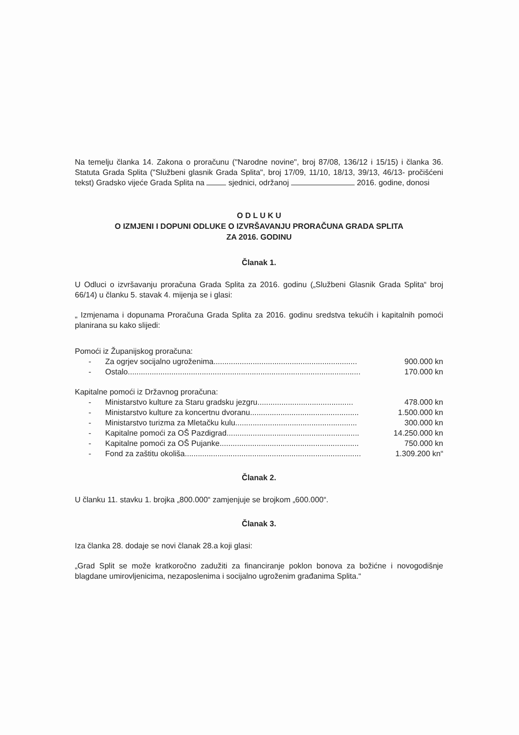Na temelju članka 14. Zakona o proračunu ("Narodne novine", broj 87/08, 136/12 i 15/15) i članka 36. Statuta Grada Splita ("Službeni glasnik Grada Splita", broj 17/09, 11/10, 18/13, 39/13, 46/13- pročišćeni tekst) Gradsko vijeće Grada Splita na sjednici, održanoj 2016. godine, donosi
O D L U K U
O IZMJENI I DOPUNI ODLUKE O IZVRŠAVANJU PRORAČUNA GRADA SPLITA
ZA 2016. GODINU
Članak 1.
U Odluci o izvršavanju proračuna Grada Splita za 2016. godinu („Službeni Glasnik Grada Splita“ broj 66/14) u članku 5. stavak 4. mijenja se i glasi:
„ Izmjenama i dopunama Proračuna Grada Splita za 2016. godinu sredstva tekućih i kapitalnih pomoći planirana su kako slijedi:
Pomoći iz Županijskog proračuna:
- Za ogrjev socijalno ugroženima.................................................................. 900.000 kn
- Ostalo........................................................................................................... 170.000 kn
Kapitalne pomoći iz Državnog proračuna:
- Ministarstvo kulture za Staru gradsku jezgru............................................ 478.000 kn
- Ministarstvo kulture za koncertnu dvoranu.................................................. 1.500.000 kn
- Ministarstvo turizma za Mletačku kulu........................................................ 300.000 kn
- Kapitalne pomoći za OŠ Pazdigrad............................................................. 14.250.000 kn
- Kapitalne pomoći za OŠ Pujanke................................................................ 750.000 kn
- Fond za zaštitu okoliša................................................................................. 1.309.200 kn“
Članak 2.
U članku 11. stavku 1. brojka „800.000“ zamjenjuje se brojkom „600.000“.
Članak 3.
Iza članka 28. dodaje se novi članak 28.a koji glasi:
„Grad Split se može kratkoročno zadužiti za financiranje poklon bonova za božićne i novogodišnje blagdane umirovljenicima, nezaposlenima i socijalno ugroženim građanima Splita.“